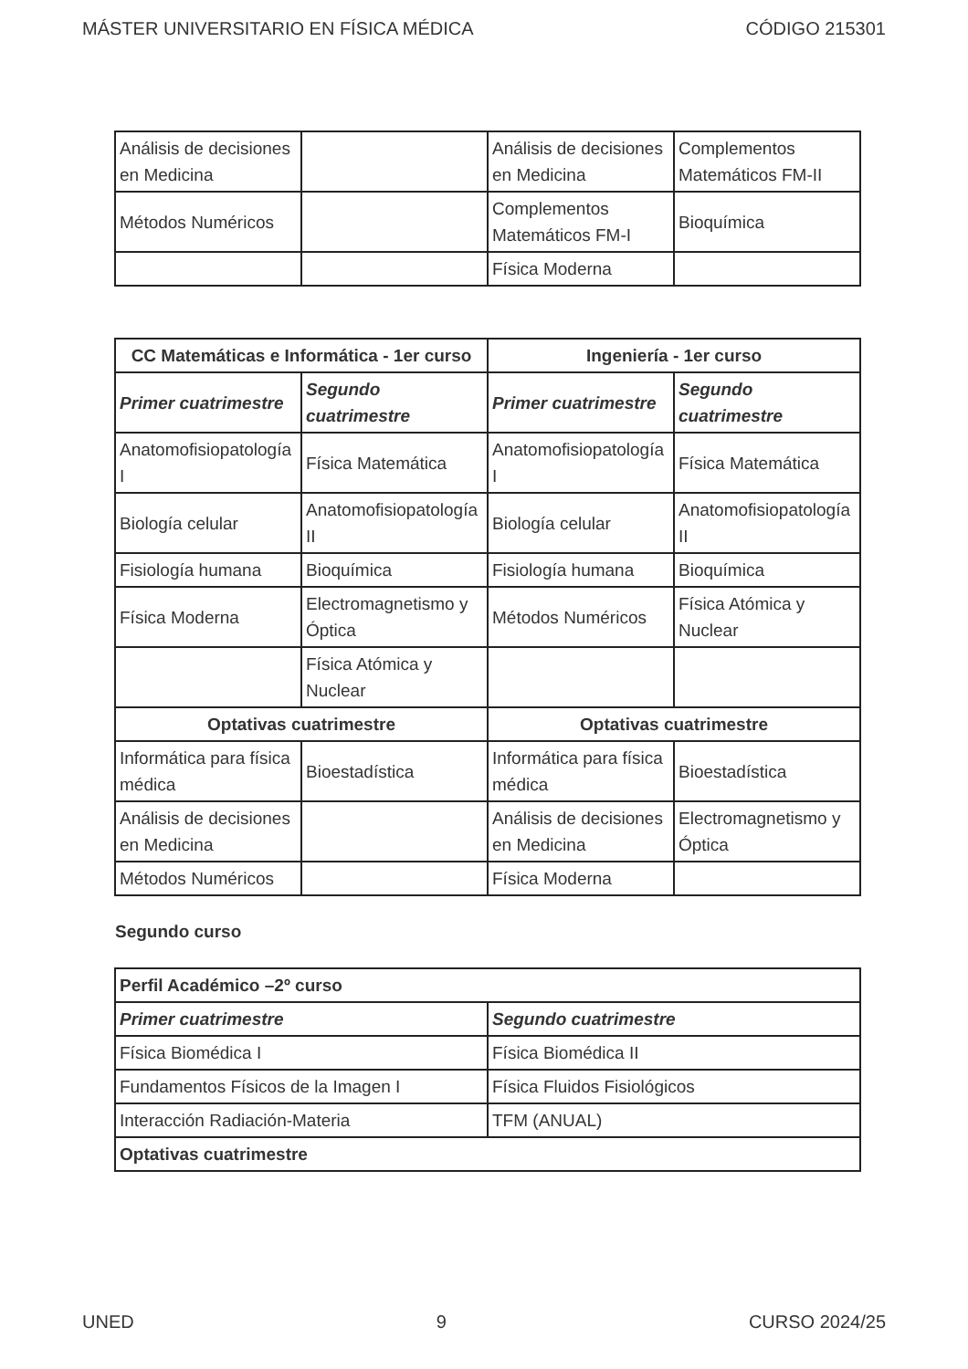MÁSTER UNIVERSITARIO EN FÍSICA MÉDICA CÓDIGO 215301
| Análisis de decisiones en Medicina | | Análisis de decisiones en Medicina | Complementos Matemáticos FM-II |
| Métodos Numéricos | | Complementos Matemáticos FM-I | Bioquímica |
| | | Física Moderna | |
| CC Matemáticas e Informática - 1er curso | | Ingeniería - 1er curso | |
| --- | --- | --- | --- |
| Primer cuatrimestre | Segundo cuatrimestre | Primer cuatrimestre | Segundo cuatrimestre |
| Anatomofisiopatología I | Física Matemática | Anatomofisiopatología I | Física Matemática |
| Biología celular | Anatomofisiopatología II | Biología celular | Anatomofisiopatología II |
| Fisiología humana | Bioquímica | Fisiología humana | Bioquímica |
| Física Moderna | Electromagnetismo y Óptica | Métodos Numéricos | Física Atómica y Nuclear |
| | Física Atómica y Nuclear | | |
| Optativas cuatrimestre | | Optativas cuatrimestre | |
| Informática para física médica | Bioestadística | Informática para física médica | Bioestadística |
| Análisis de decisiones en Medicina | | Análisis de decisiones en Medicina | Electromagnetismo y Óptica |
| Métodos Numéricos | | Física Moderna | |
Segundo curso
| Perfil Académico –2º curso | |
| --- | --- |
| Primer cuatrimestre | Segundo cuatrimestre |
| Física Biomédica I | Física Biomédica II |
| Fundamentos Físicos de la Imagen I | Física Fluidos Fisiológicos |
| Interacción Radiación-Materia | TFM (ANUAL) |
| Optativas cuatrimestre | |
UNED 9 CURSO 2024/25